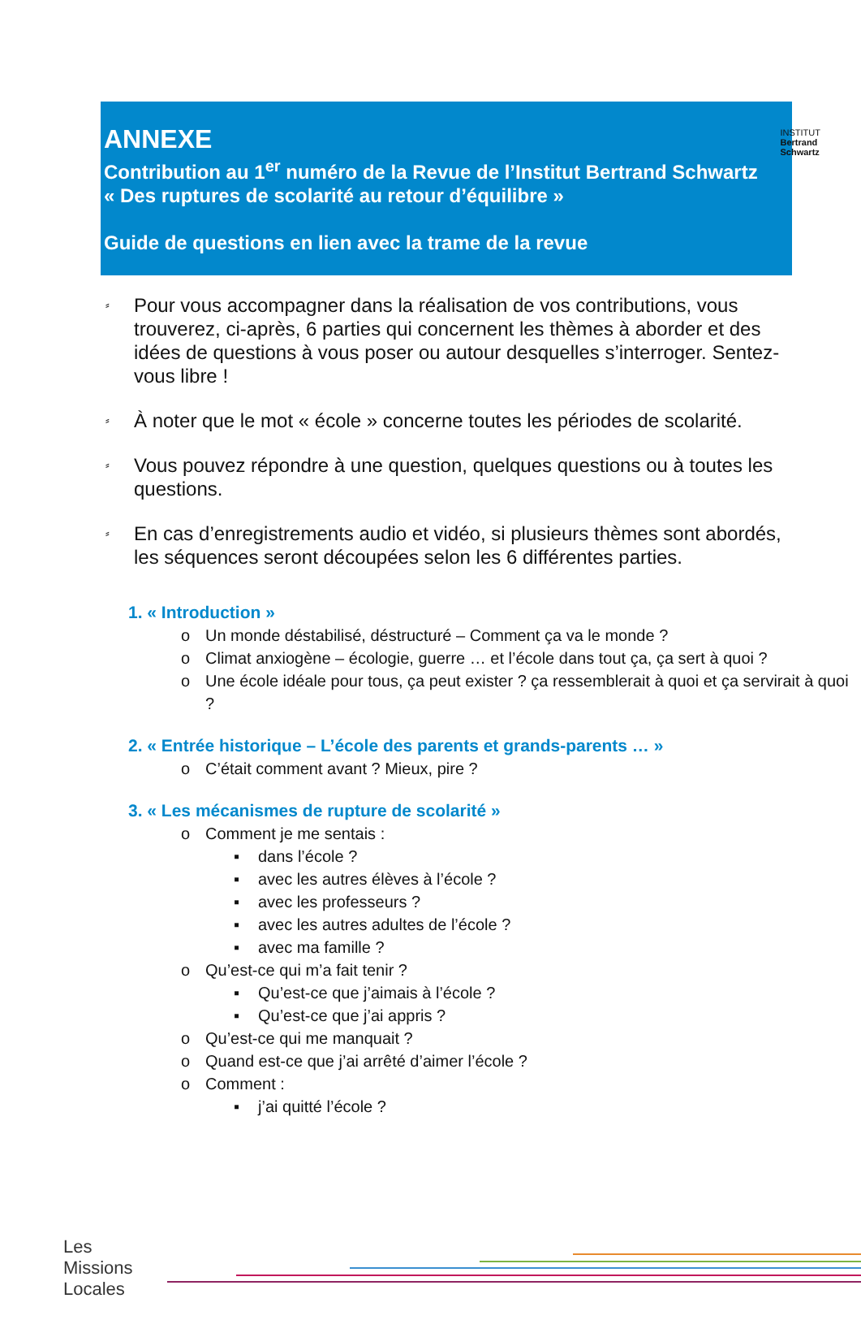INSTITUT
Bertrand
Schwartz
ANNEXE
Contribution au 1<sup>er</sup> numéro de la Revue de l’Institut Bertrand Schwartz
« Des ruptures de scolarité au retour d’équilibre »
Guide de questions en lien avec la trame de la revue
⸗ Pour vous accompagner dans la réalisation de vos contributions, vous trouverez, ci-après, 6 parties qui concernent les thèmes à aborder et des idées de questions à vous poser ou autour desquelles s’interroger. Sentez-vous libre !
⸗ À noter que le mot « école » concerne toutes les périodes de scolarité.
⸗ Vous pouvez répondre à une question, quelques questions ou à toutes les questions.
⸗ En cas d’enregistrements audio et vidéo, si plusieurs thèmes sont abordés, les séquences seront découpées selon les 6 différentes parties.
1. « Introduction »
o Un monde déstabilisé, déstructuré – Comment ça va le monde ?
o Climat anxiogène – écologie, guerre … et l’école dans tout ça, ça sert à quoi ?
o Une école idéale pour tous, ça peut exister ? ça ressemblerait à quoi et ça servirait à quoi ?
2. « Entrée historique – L’école des parents et grands-parents … »
o C’était comment avant ? Mieux, pire ?
3. « Les mécanismes de rupture de scolarité »
o Comment je me sentais :
▪ dans l’école ?
▪ avec les autres élèves à l’école ?
▪ avec les professeurs ?
▪ avec les autres adultes de l’école ?
▪ avec ma famille ?
o Qu’est-ce qui m’a fait tenir ?
▪ Qu’est-ce que j’aimais à l’école ?
▪ Qu’est-ce que j’ai appris ?
o Qu’est-ce qui me manquait ?
o Quand est-ce que j’ai arrêté d’aimer l’école ?
o Comment :
▪ j’ai quitté l’école ?
Les
Missions
Locales